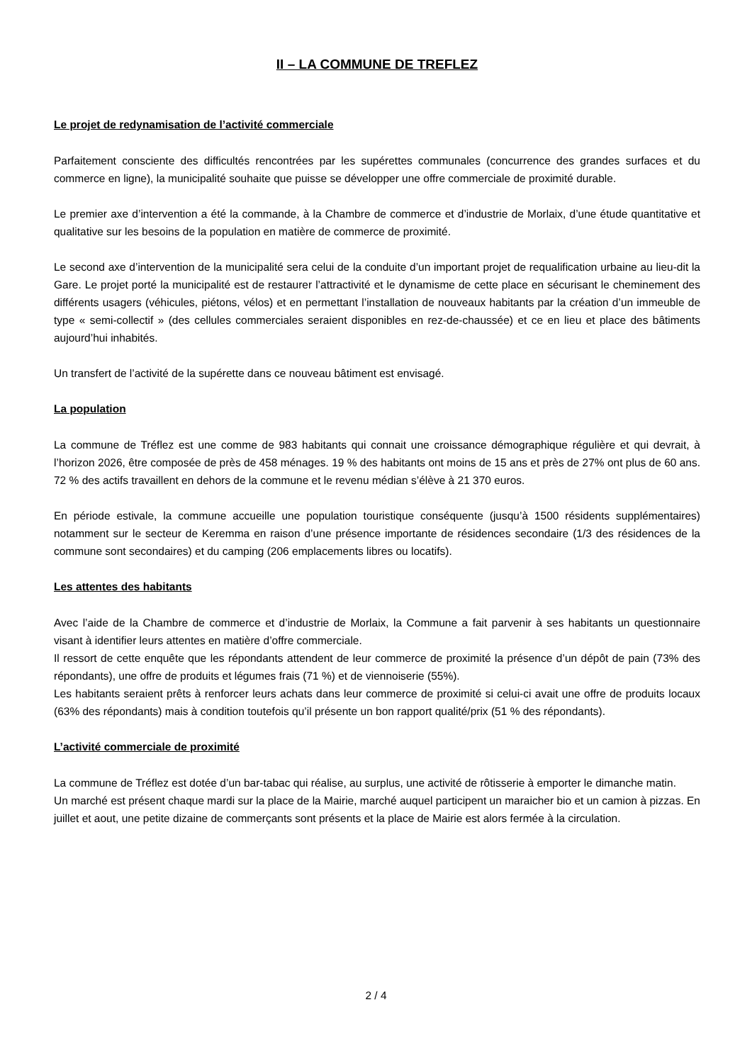II – LA COMMUNE DE TREFLEZ
Le projet de redynamisation de l’activité commerciale
Parfaitement consciente des difficultés rencontrées par les supérettes communales (concurrence des grandes surfaces et du commerce en ligne), la municipalité souhaite que puisse se développer une offre commerciale de proximité durable.
Le premier axe d’intervention a été la commande, à la Chambre de commerce et d’industrie de Morlaix, d’une étude quantitative et qualitative sur les besoins de la population en matière de commerce de proximité.
Le second axe d’intervention de la municipalité sera celui de la conduite d’un important projet de requalification urbaine au lieu-dit la Gare. Le projet porté la municipalité est de restaurer l’attractivité et le dynamisme de cette place en sécurisant le cheminement des différents usagers (véhicules, piétons, vélos) et en permettant l’installation de nouveaux habitants par la création d’un immeuble de type « semi-collectif » (des cellules commerciales seraient disponibles en rez-de-chaussée) et ce en lieu et place des bâtiments aujourd’hui inhabités.
Un transfert de l’activité de la supérette dans ce nouveau bâtiment est envisagé.
La population
La commune de Tréflez est une comme de 983 habitants qui connait une croissance démographique régulière et qui devrait, à l’horizon 2026, être composée de près de 458 ménages. 19 % des habitants ont moins de 15 ans et près de 27% ont plus de 60 ans. 72 % des actifs travaillent en dehors de la commune et le revenu médian s’élève à 21 370 euros.
En période estivale, la commune accueille une population touristique conséquente (jusqu’à 1500 résidents supplémentaires) notamment sur le secteur de Keremma en raison d’une présence importante de résidences secondaire (1/3 des résidences de la commune sont secondaires) et du camping (206 emplacements libres ou locatifs).
Les attentes des habitants
Avec l’aide de la Chambre de commerce et d’industrie de Morlaix, la Commune a fait parvenir à ses habitants un questionnaire visant à identifier leurs attentes en matière d’offre commerciale.
Il ressort de cette enquête que les répondants attendent de leur commerce de proximité la présence d’un dépôt de pain (73% des répondants), une offre de produits et légumes frais (71 %) et de viennoiserie (55%).
Les habitants seraient prêts à renforcer leurs achats dans leur commerce de proximité si celui-ci avait une offre de produits locaux (63% des répondants) mais à condition toutefois qu’il présente un bon rapport qualité/prix (51 % des répondants).
L’activité commerciale de proximité
La commune de Tréflez est dotée d’un bar-tabac qui réalise, au surplus, une activité de rôtisserie à emporter le dimanche matin.
Un marché est présent chaque mardi sur la place de la Mairie, marché auquel participent un maraicher bio et un camion à pizzas. En juillet et aout, une petite dizaine de commerçants sont présents et la place de Mairie est alors fermée à la circulation.
2 / 4